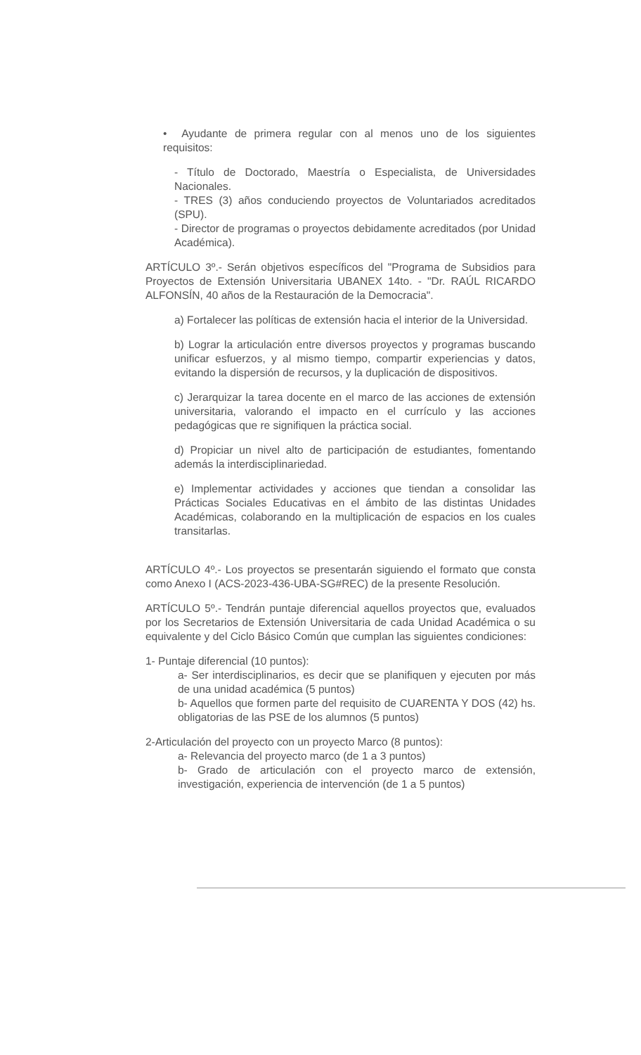• Ayudante de primera regular con al menos uno de los siguientes requisitos:
- Título de Doctorado, Maestría o Especialista, de Universidades Nacionales.
- TRES (3) años conduciendo proyectos de Voluntariados acreditados (SPU).
- Director de programas o proyectos debidamente acreditados (por Unidad Académica).
ARTÍCULO 3º.- Serán objetivos específicos del "Programa de Subsidios para Proyectos de Extensión Universitaria UBANEX 14to. - "Dr. RAÚL RICARDO ALFONSÍN, 40 años de la Restauración de la Democracia".
a) Fortalecer las políticas de extensión hacia el interior de la Universidad.
b) Lograr la articulación entre diversos proyectos y programas buscando unificar esfuerzos, y al mismo tiempo, compartir experiencias y datos, evitando la dispersión de recursos, y la duplicación de dispositivos.
c) Jerarquizar la tarea docente en el marco de las acciones de extensión universitaria, valorando el impacto en el currículo y las acciones pedagógicas que re signifiquen la práctica social.
d) Propiciar un nivel alto de participación de estudiantes, fomentando además la interdisciplinariedad.
e) Implementar actividades y acciones que tiendan a consolidar las Prácticas Sociales Educativas en el ámbito de las distintas Unidades Académicas, colaborando en la multiplicación de espacios en los cuales transitarlas.
ARTÍCULO 4º.- Los proyectos se presentarán siguiendo el formato que consta como Anexo I (ACS-2023-436-UBA-SG#REC) de la presente Resolución.
ARTÍCULO 5º.- Tendrán puntaje diferencial aquellos proyectos que, evaluados por los Secretarios de Extensión Universitaria de cada Unidad Académica o su equivalente y del Ciclo Básico Común que cumplan las siguientes condiciones:
1- Puntaje diferencial (10 puntos):
a- Ser interdisciplinarios, es decir que se planifiquen y ejecuten por más de una unidad académica (5 puntos)
b- Aquellos que formen parte del requisito de CUARENTA Y DOS (42) hs. obligatorias de las PSE de los alumnos (5 puntos)
2-Articulación del proyecto con un proyecto Marco (8 puntos):
a- Relevancia del proyecto marco (de 1 a 3 puntos)
b- Grado de articulación con el proyecto marco de extensión, investigación, experiencia de intervención (de 1 a 5 puntos)